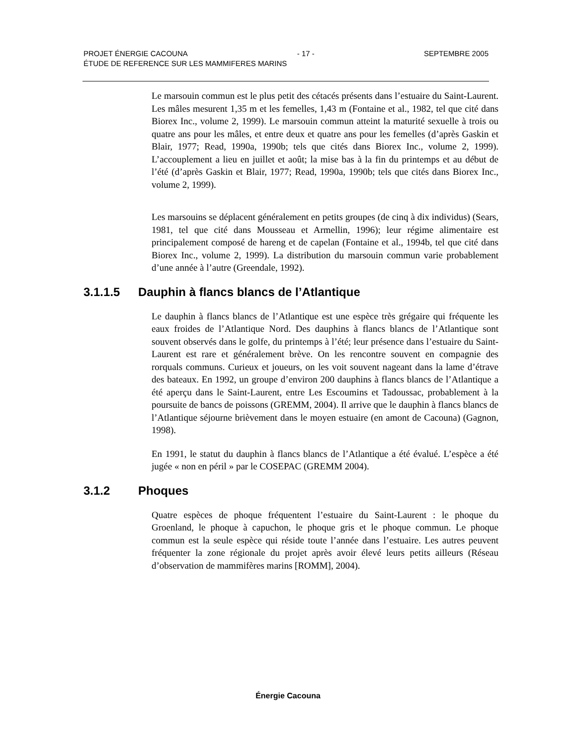PROJET ÉNERGIE CACOUNA - 17 - SEPTEMBRE 2005
ÉTUDE DE REFERENCE SUR LES MAMMIFERES MARINS
Le marsouin commun est le plus petit des cétacés présents dans l’estuaire du Saint-Laurent. Les mâles mesurent 1,35 m et les femelles, 1,43 m (Fontaine et al., 1982, tel que cité dans Biorex Inc., volume 2, 1999). Le marsouin commun atteint la maturité sexuelle à trois ou quatre ans pour les mâles, et entre deux et quatre ans pour les femelles (d’après Gaskin et Blair, 1977; Read, 1990a, 1990b; tels que cités dans Biorex Inc., volume 2, 1999). L’accouplement a lieu en juillet et août; la mise bas à la fin du printemps et au début de l’été (d’après Gaskin et Blair, 1977; Read, 1990a, 1990b; tels que cités dans Biorex Inc., volume 2, 1999).
Les marsouins se déplacent généralement en petits groupes (de cinq à dix individus) (Sears, 1981, tel que cité dans Mousseau et Armellin, 1996); leur régime alimentaire est principalement composé de hareng et de capelan (Fontaine et al., 1994b, tel que cité dans Biorex Inc., volume 2, 1999). La distribution du marsouin commun varie probablement d’une année à l’autre (Greendale, 1992).
3.1.1.5 Dauphin à flancs blancs de l’Atlantique
Le dauphin à flancs blancs de l’Atlantique est une espèce très grégaire qui fréquente les eaux froides de l’Atlantique Nord. Des dauphins à flancs blancs de l’Atlantique sont souvent observés dans le golfe, du printemps à l’été; leur présence dans l’estuaire du Saint-Laurent est rare et généralement brève. On les rencontre souvent en compagnie des rorquals communs. Curieux et joueurs, on les voit souvent nageant dans la lame d’étrave des bateaux. En 1992, un groupe d’environ 200 dauphins à flancs blancs de l’Atlantique a été aperçu dans le Saint-Laurent, entre Les Escoumins et Tadoussac, probablement à la poursuite de bancs de poissons (GREMM, 2004). Il arrive que le dauphin à flancs blancs de l’Atlantique séjourne brièvement dans le moyen estuaire (en amont de Cacouna) (Gagnon, 1998).
En 1991, le statut du dauphin à flancs blancs de l’Atlantique a été évalué. L’espèce a été jugée « non en péril » par le COSEPAC (GREMM 2004).
3.1.2 Phoques
Quatre espèces de phoque fréquentent l’estuaire du Saint-Laurent : le phoque du Groenland, le phoque à capuchon, le phoque gris et le phoque commun. Le phoque commun est la seule espèce qui réside toute l’année dans l’estuaire. Les autres peuvent fréquenter la zone régionale du projet après avoir élevé leurs petits ailleurs (Réseau d’observation de mammifères marins [ROMM], 2004).
Énergie Cacouna